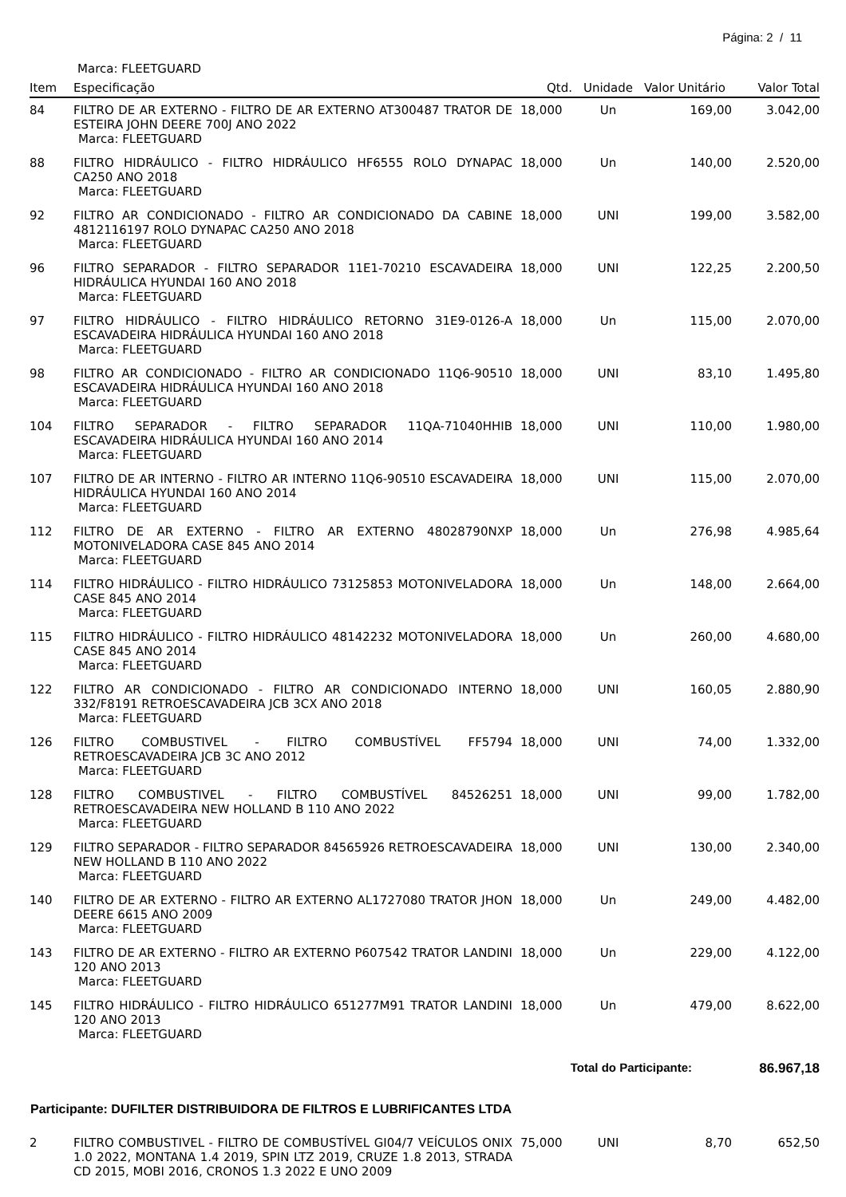Página: 2 / 11
Marca: FLEETGUARD
| Item | Especificação | Qtd. | Unidade | Valor Unitário | Valor Total |
| --- | --- | --- | --- | --- | --- |
| 84 | FILTRO DE AR EXTERNO - FILTRO DE AR EXTERNO AT300487 TRATOR DE ESTEIRA JOHN DEERE 700J ANO 2022 Marca: FLEETGUARD | 18,000 | Un | 169,00 | 3.042,00 |
| 88 | FILTRO HIDRÁULICO - FILTRO HIDRÁULICO HF6555 ROLO DYNAPAC CA250 ANO 2018 Marca: FLEETGUARD | 18,000 | Un | 140,00 | 2.520,00 |
| 92 | FILTRO AR CONDICIONADO - FILTRO AR CONDICIONADO DA CABINE 4812116197 ROLO DYNAPAC CA250 ANO 2018 Marca: FLEETGUARD | 18,000 | UNI | 199,00 | 3.582,00 |
| 96 | FILTRO SEPARADOR - FILTRO SEPARADOR 11E1-70210 ESCAVADEIRA HIDRÁULICA HYUNDAI 160 ANO 2018 Marca: FLEETGUARD | 18,000 | UNI | 122,25 | 2.200,50 |
| 97 | FILTRO HIDRÁULICO - FILTRO HIDRÁULICO RETORNO 31E9-0126-A ESCAVADEIRA HIDRÁULICA HYUNDAI 160 ANO 2018 Marca: FLEETGUARD | 18,000 | Un | 115,00 | 2.070,00 |
| 98 | FILTRO AR CONDICIONADO - FILTRO AR CONDICIONADO 11Q6-90510 ESCAVADEIRA HIDRÁULICA HYUNDAI 160 ANO 2018 Marca: FLEETGUARD | 18,000 | UNI | 83,10 | 1.495,80 |
| 104 | FILTRO SEPARADOR - FILTRO SEPARADOR 11QA-71040HHIB ESCAVADEIRA HIDRÁULICA HYUNDAI 160 ANO 2014 Marca: FLEETGUARD | 18,000 | UNI | 110,00 | 1.980,00 |
| 107 | FILTRO DE AR INTERNO - FILTRO AR INTERNO 11Q6-90510 ESCAVADEIRA HIDRÁULICA HYUNDAI 160 ANO 2014 Marca: FLEETGUARD | 18,000 | UNI | 115,00 | 2.070,00 |
| 112 | FILTRO DE AR EXTERNO - FILTRO AR EXTERNO 48028790NXP MOTONIVELADORA CASE 845 ANO 2014 Marca: FLEETGUARD | 18,000 | Un | 276,98 | 4.985,64 |
| 114 | FILTRO HIDRÁULICO - FILTRO HIDRÁULICO 73125853 MOTONIVELADORA CASE 845 ANO 2014 Marca: FLEETGUARD | 18,000 | Un | 148,00 | 2.664,00 |
| 115 | FILTRO HIDRÁULICO - FILTRO HIDRÁULICO 48142232 MOTONIVELADORA CASE 845 ANO 2014 Marca: FLEETGUARD | 18,000 | Un | 260,00 | 4.680,00 |
| 122 | FILTRO AR CONDICIONADO - FILTRO AR CONDICIONADO INTERNO 332/F8191 RETROESCAVADEIRA JCB 3CX ANO 2018 Marca: FLEETGUARD | 18,000 | UNI | 160,05 | 2.880,90 |
| 126 | FILTRO COMBUSTIVEL - FILTRO COMBUSTÍVEL FF5794 RETROESCAVADEIRA JCB 3C ANO 2012 Marca: FLEETGUARD | 18,000 | UNI | 74,00 | 1.332,00 |
| 128 | FILTRO COMBUSTIVEL - FILTRO COMBUSTÍVEL 84526251 RETROESCAVADEIRA NEW HOLLAND B 110 ANO 2022 Marca: FLEETGUARD | 18,000 | UNI | 99,00 | 1.782,00 |
| 129 | FILTRO SEPARADOR - FILTRO SEPARADOR 84565926 RETROESCAVADEIRA NEW HOLLAND B 110 ANO 2022 Marca: FLEETGUARD | 18,000 | UNI | 130,00 | 2.340,00 |
| 140 | FILTRO DE AR EXTERNO - FILTRO AR EXTERNO AL1727080 TRATOR JHON DEERE 6615 ANO 2009 Marca: FLEETGUARD | 18,000 | Un | 249,00 | 4.482,00 |
| 143 | FILTRO DE AR EXTERNO - FILTRO AR EXTERNO P607542 TRATOR LANDINI 120 ANO 2013 Marca: FLEETGUARD | 18,000 | Un | 229,00 | 4.122,00 |
| 145 | FILTRO HIDRÁULICO - FILTRO HIDRÁULICO 651277M91 TRATOR LANDINI 120 ANO 2013 Marca: FLEETGUARD | 18,000 | Un | 479,00 | 8.622,00 |
| Total do Participante: | | | | | 86.967,18 |
Participante: DUFILTER DISTRIBUIDORA DE FILTROS E LUBRIFICANTES LTDA
| 2 | FILTRO COMBUSTIVEL - FILTRO DE COMBUSTÍVEL GI04/7 VEÍCULOS ONIX 1.0 2022, MONTANA 1.4 2019, SPIN LTZ 2019, CRUZE 1.8 2013, STRADA CD 2015, MOBI 2016, CRONOS 1.3 2022 E UNO 2009 | 75,000 | UNI | 8,70 | 652,50 |